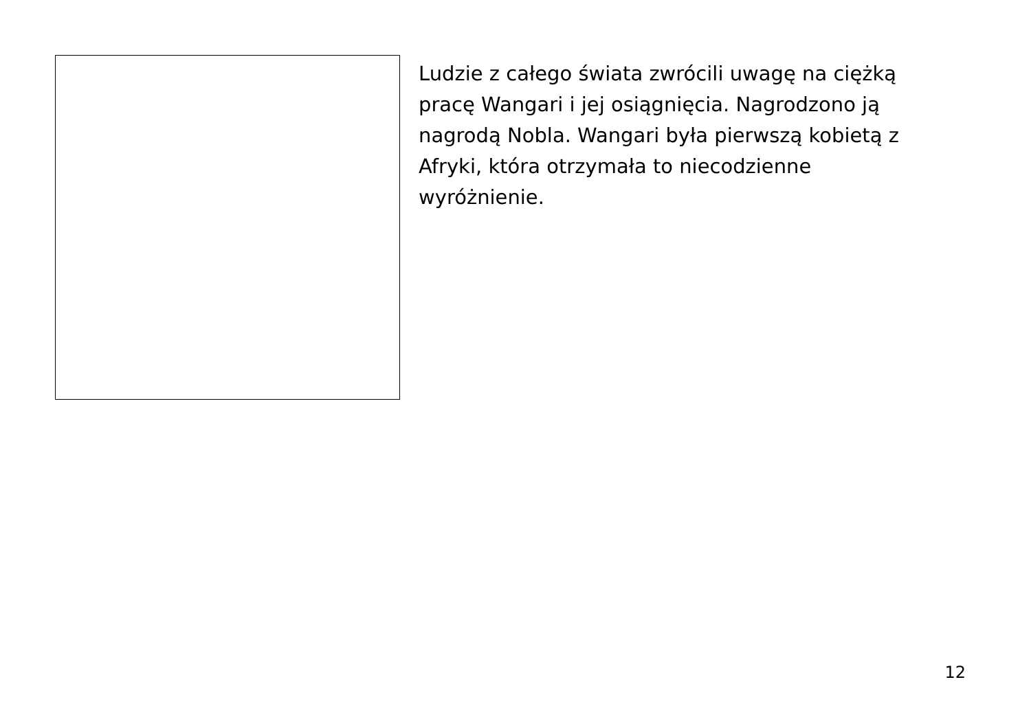Ludzie z całego świata zwrócili uwagę na ciężką pracę Wangari i jej osiągnięcia. Nagrodzono ją nagrodą Nobla. Wangari była pierwszą kobietą z Afryki, która otrzymała to niecodzienne wyróżnienie.
12